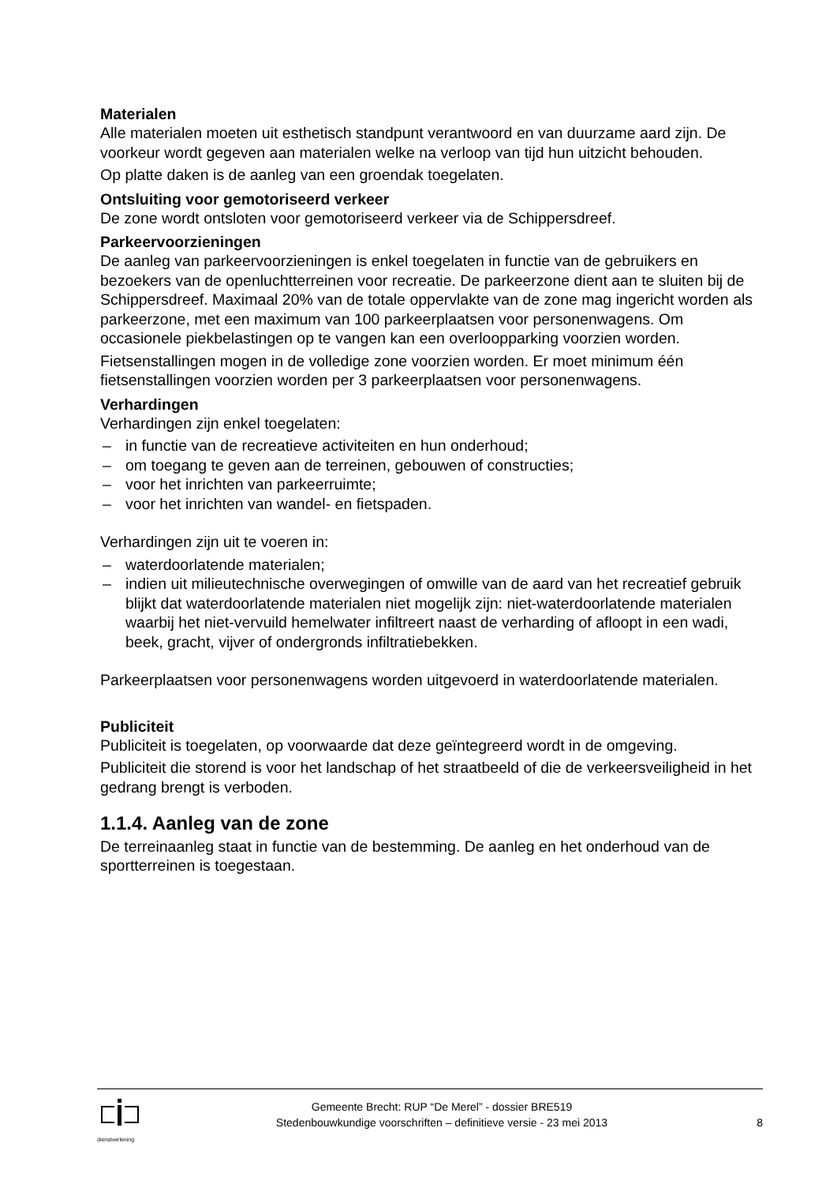Materialen
Alle materialen moeten uit esthetisch standpunt verantwoord en van duurzame aard zijn. De voorkeur wordt gegeven aan materialen welke na verloop van tijd hun uitzicht behouden.
Op platte daken is de aanleg van een groendak toegelaten.
Ontsluiting voor gemotoriseerd verkeer
De zone wordt ontsloten voor gemotoriseerd verkeer via de Schippersdreef.
Parkeervoorzieningen
De aanleg van parkeervoorzieningen is enkel toegelaten in functie van de gebruikers en bezoekers van de openluchtterreinen voor recreatie. De parkeerzone dient aan te sluiten bij de Schippersdreef. Maximaal 20% van de totale oppervlakte van de zone mag ingericht worden als parkeerzone, met een maximum van 100 parkeerplaatsen voor personenwagens. Om occasionele piekbelastingen op te vangen kan een overloopparking voorzien worden.
Fietsenstallingen mogen in de volledige zone voorzien worden. Er moet minimum één fietsenstallingen voorzien worden per 3 parkeerplaatsen voor personenwagens.
Verhardingen
Verhardingen zijn enkel toegelaten:
– in functie van de recreatieve activiteiten en hun onderhoud;
– om toegang te geven aan de terreinen, gebouwen of constructies;
– voor het inrichten van parkeerruimte;
– voor het inrichten van wandel- en fietspaden.
Verhardingen zijn uit te voeren in:
– waterdoorlatende materialen;
– indien uit milieutechnische overwegingen of omwille van de aard van het recreatief gebruik blijkt dat waterdoorlatende materialen niet mogelijk zijn: niet-waterdoorlatende materialen waarbij het niet-vervuild hemelwater infiltreert naast de verharding of afloopt in een wadi, beek, gracht, vijver of ondergronds infiltratiebekken.
Parkeerplaatsen voor personenwagens worden uitgevoerd in waterdoorlatende materialen.
Publiciteit
Publiciteit is toegelaten, op voorwaarde dat deze geïntegreerd wordt in de omgeving.
Publiciteit die storend is voor het landschap of het straatbeeld of die de verkeersveiligheid in het gedrang brengt is verboden.
1.1.4. Aanleg van de zone
De terreinaanleg staat in functie van de bestemming. De aanleg en het onderhoud van de sportterreinen is toegestaan.
dienstverlening
Gemeente Brecht: RUP “De Merel” - dossier BRE519
Stedenbouwkundige voorschriften – definitieve versie - 23 mei 2013
8